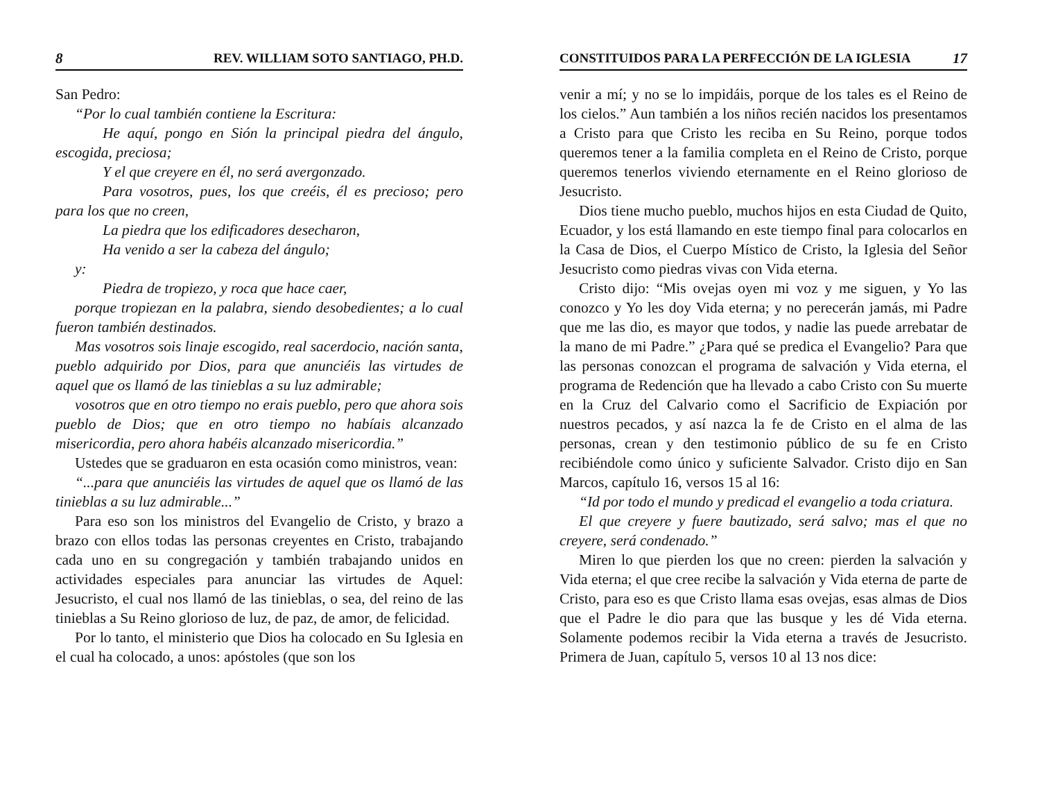8 REV. WILLIAM SOTO SANTIAGO, PH.D.
San Pedro:
“Por lo cual también contiene la Escritura:
He aquí, pongo en Sión la principal piedra del ángulo, escogida, preciosa;
Y el que creyere en él, no será avergonzado.
Para vosotros, pues, los que creéis, él es precioso; pero para los que no creen,
La piedra que los edificadores desecharon,
Ha venido a ser la cabeza del ángulo;
y:
Piedra de tropiezo, y roca que hace caer,
porque tropiezan en la palabra, siendo desobedientes; a lo cual fueron también destinados.
Mas vosotros sois linaje escogido, real sacerdocio, nación santa, pueblo adquirido por Dios, para que anunciéis las virtudes de aquel que os llamó de las tinieblas a su luz admirable;
vosotros que en otro tiempo no erais pueblo, pero que ahora sois pueblo de Dios; que en otro tiempo no habíais alcanzado misericordia, pero ahora habéis alcanzado misericordia.”
Ustedes que se graduaron en esta ocasión como ministros, vean:
“...para que anunciéis las virtudes de aquel que os llamó de las tinieblas a su luz admirable...”
Para eso son los ministros del Evangelio de Cristo, y brazo a brazo con ellos todas las personas creyentes en Cristo, trabajando cada uno en su congregación y también trabajando unidos en actividades especiales para anunciar las virtudes de Aquel: Jesucristo, el cual nos llamó de las tinieblas, o sea, del reino de las tinieblas a Su Reino glorioso de luz, de paz, de amor, de felicidad.
Por lo tanto, el ministerio que Dios ha colocado en Su Iglesia en el cual ha colocado, a unos: apóstoles (que son los
CONSTITUIDOS PARA LA PERFECCIÓN DE LA IGLESIA 17
venir a mí; y no se lo impidáis, porque de los tales es el Reino de los cielos.” Aun también a los niños recién nacidos los presentamos a Cristo para que Cristo les reciba en Su Reino, porque todos queremos tener a la familia completa en el Reino de Cristo, porque queremos tenerlos viviendo eternamente en el Reino glorioso de Jesucristo.
Dios tiene mucho pueblo, muchos hijos en esta Ciudad de Quito, Ecuador, y los está llamando en este tiempo final para colocarlos en la Casa de Dios, el Cuerpo Místico de Cristo, la Iglesia del Señor Jesucristo como piedras vivas con Vida eterna.
Cristo dijo: “Mis ovejas oyen mi voz y me siguen, y Yo las conozco y Yo les doy Vida eterna; y no perecerán jamás, mi Padre que me las dio, es mayor que todos, y nadie las puede arrebatar de la mano de mi Padre.” ¿Para qué se predica el Evangelio? Para que las personas conozcan el programa de salvación y Vida eterna, el programa de Redención que ha llevado a cabo Cristo con Su muerte en la Cruz del Calvario como el Sacrificio de Expiación por nuestros pecados, y así nazca la fe de Cristo en el alma de las personas, crean y den testimonio público de su fe en Cristo recibiéndole como único y suficiente Salvador. Cristo dijo en San Marcos, capítulo 16, versos 15 al 16:
“Id por todo el mundo y predicad el evangelio a toda criatura.
El que creyere y fuere bautizado, será salvo; mas el que no creyere, será condenado.”
Miren lo que pierden los que no creen: pierden la salvación y Vida eterna; el que cree recibe la salvación y Vida eterna de parte de Cristo, para eso es que Cristo llama esas ovejas, esas almas de Dios que el Padre le dio para que las busque y les dé Vida eterna. Solamente podemos recibir la Vida eterna a través de Jesucristo. Primera de Juan, capítulo 5, versos 10 al 13 nos dice: